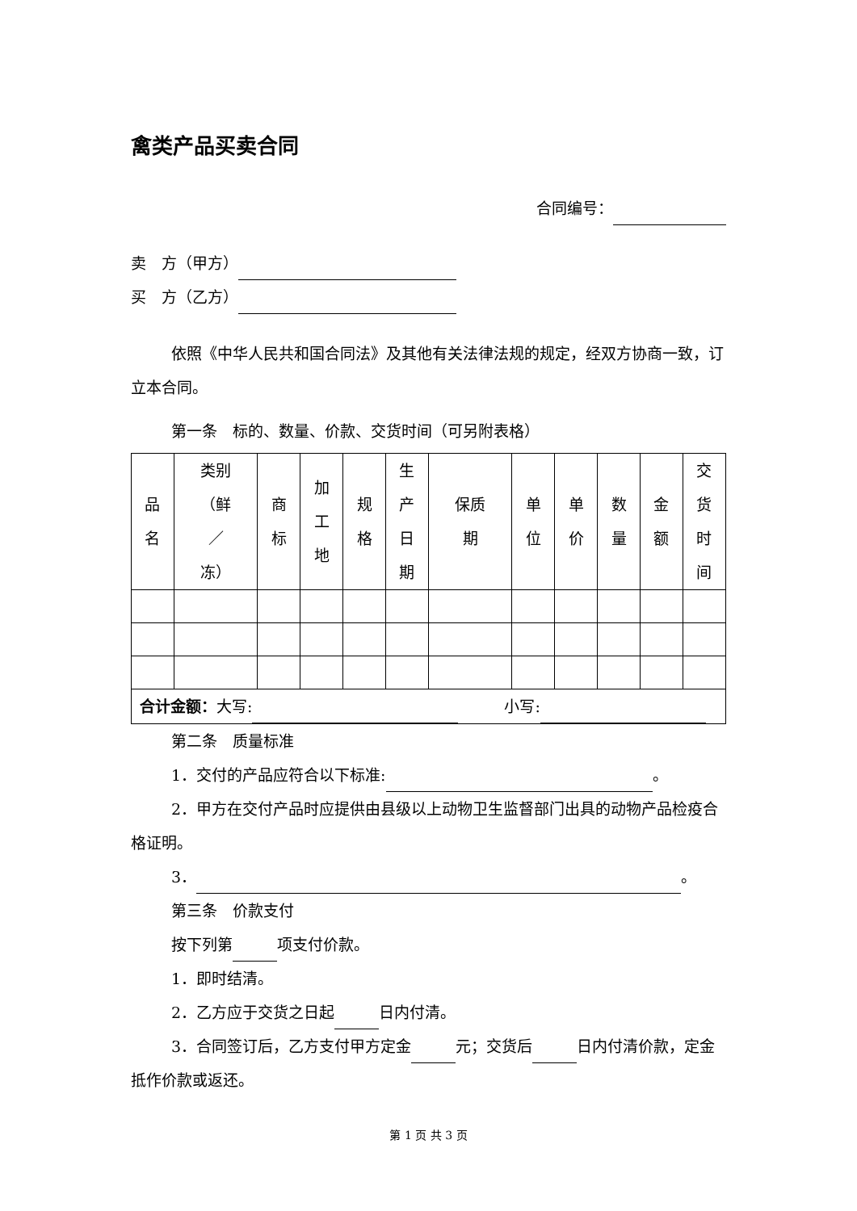禽类产品买卖合同
合同编号：
卖　方（甲方）
买　方（乙方）
依照《中华人民共和国合同法》及其他有关法律法规的规定，经双方协商一致，订立本合同。
第一条　标的、数量、价款、交货时间（可另附表格）
| 品 名 | 类别 （鲜 ／ 冻） | 商 标 | 加 工 地 | 规 格 | 生 产 日 期 | 保质 期 | 单 位 | 单 价 | 数 量 | 金 额 | 交 货 时 间 |
| 合计金额： 大写: 小写: | | | | | | | | | | | |
第二条　质量标准
1．交付的产品应符合以下标准: 。
2．甲方在交付产品时应提供由县级以上动物卫生监督部门出具的动物产品检疫合格证明。
3． 。
第三条　价款支付
按下列第 项支付价款。
1．即时结清。
2．乙方应于交货之日起 日内付清。
3．合同签订后，乙方支付甲方定金 元；交货后 日内付清价款，定金抵作价款或返还。
第 1 页 共 3 页